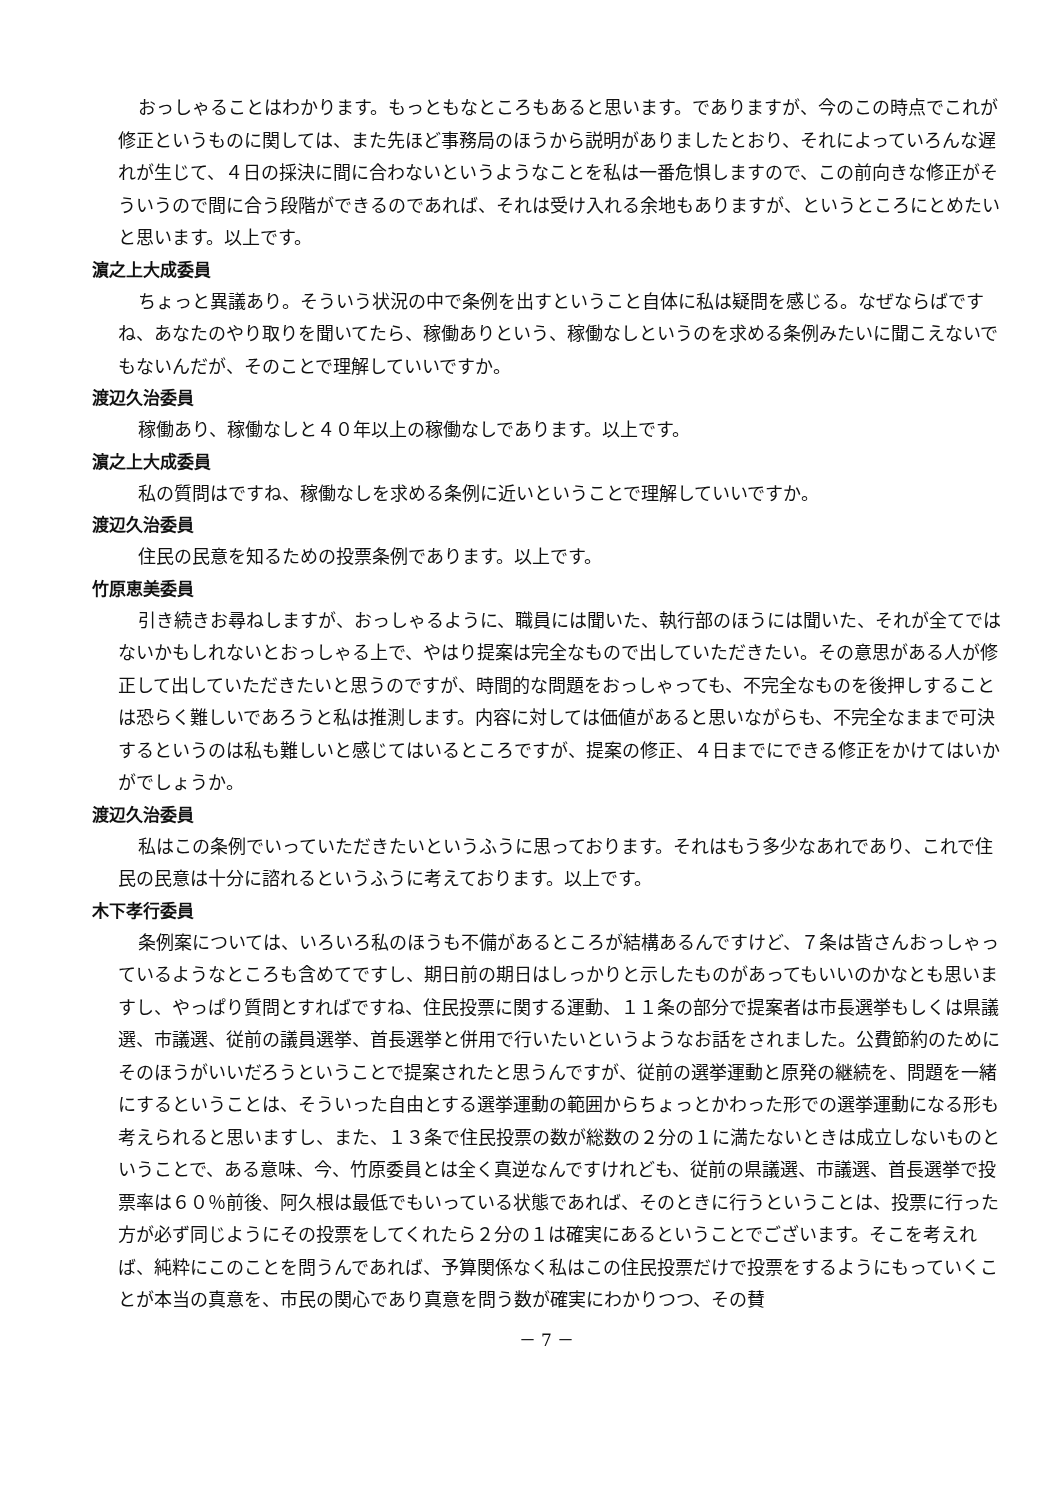おっしゃることはわかります。もっともなところもあると思います。でありますが、今のこの時点でこれが修正というものに関しては、また先ほど事務局のほうから説明がありましたとおり、それによっていろんな遅れが生じて、４日の採決に間に合わないというようなことを私は一番危惧しますので、この前向きな修正がそういうので間に合う段階ができるのであれば、それは受け入れる余地もありますが、というところにとめたいと思います。以上です。
濵之上大成委員
ちょっと異議あり。そういう状況の中で条例を出すということ自体に私は疑問を感じる。なぜならばですね、あなたのやり取りを聞いてたら、稼働ありという、稼働なしというのを求める条例みたいに聞こえないでもないんだが、そのことで理解していいですか。
渡辺久治委員
稼働あり、稼働なしと４０年以上の稼働なしであります。以上です。
濵之上大成委員
私の質問はですね、稼働なしを求める条例に近いということで理解していいですか。
渡辺久治委員
住民の民意を知るための投票条例であります。以上です。
竹原恵美委員
引き続きお尋ねしますが、おっしゃるように、職員には聞いた、執行部のほうには聞いた、それが全てではないかもしれないとおっしゃる上で、やはり提案は完全なもので出していただきたい。その意思がある人が修正して出していただきたいと思うのですが、時間的な問題をおっしゃっても、不完全なものを後押しすることは恐らく難しいであろうと私は推測します。内容に対しては価値があると思いながらも、不完全なままで可決するというのは私も難しいと感じてはいるところですが、提案の修正、４日までにできる修正をかけてはいかがでしょうか。
渡辺久治委員
私はこの条例でいっていただきたいというふうに思っております。それはもう多少なあれであり、これで住民の民意は十分に諮れるというふうに考えております。以上です。
木下孝行委員
条例案については、いろいろ私のほうも不備があるところが結構あるんですけど、７条は皆さんおっしゃっているようなところも含めてですし、期日前の期日はしっかりと示したものがあってもいいのかなとも思いますし、やっぱり質問とすればですね、住民投票に関する運動、１１条の部分で提案者は市長選挙もしくは県議選、市議選、従前の議員選挙、首長選挙と併用で行いたいというようなお話をされました。公費節約のためにそのほうがいいだろうということで提案されたと思うんですが、従前の選挙運動と原発の継続を、問題を一緒にするということは、そういった自由とする選挙運動の範囲からちょっとかわった形での選挙運動になる形も考えられると思いますし、また、１３条で住民投票の数が総数の２分の１に満たないときは成立しないものということで、ある意味、今、竹原委員とは全く真逆なんですけれども、従前の県議選、市議選、首長選挙で投票率は６０％前後、阿久根は最低でもいっている状態であれば、そのときに行うということは、投票に行った方が必ず同じようにその投票をしてくれたら２分の１は確実にあるということでございます。そこを考えれば、純粋にこのことを問うんであれば、予算関係なく私はこの住民投票だけで投票をするようにもっていくことが本当の真意を、市民の関心であり真意を問う数が確実にわかりつつ、その賛
－ 7 －